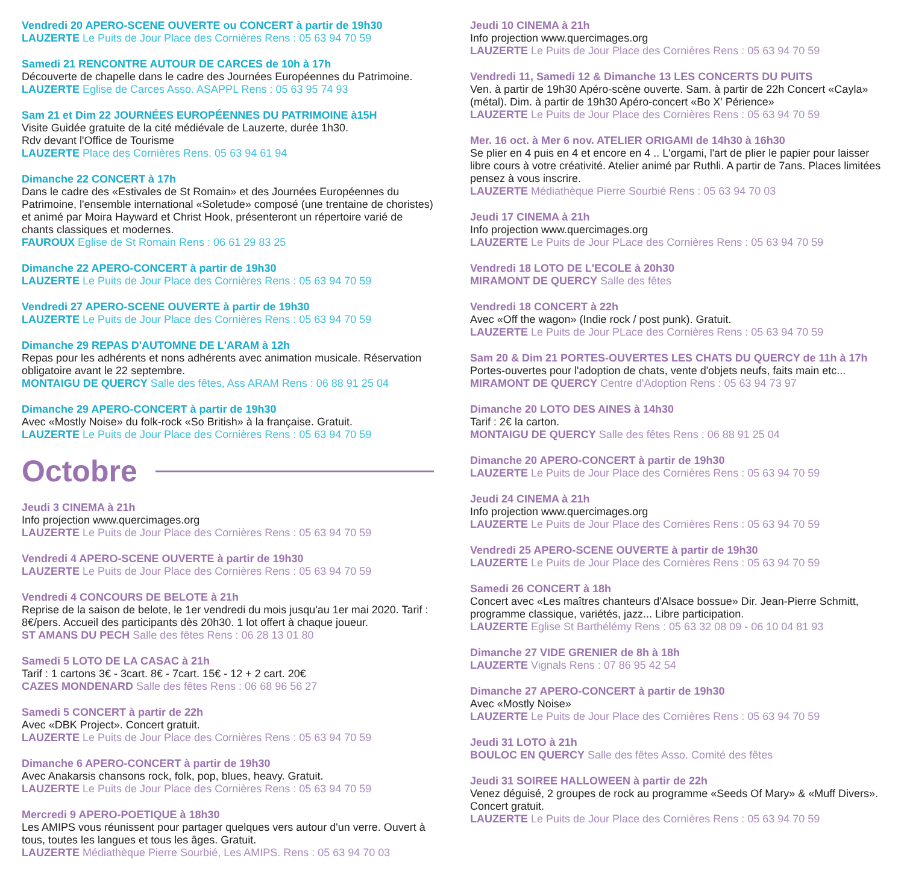Vendredi 20 APERO-SCENE OUVERTE ou CONCERT à partir de 19h30
LAUZERTE Le Puits de Jour Place des Cornières Rens : 05 63 94 70 59
Samedi 21 RENCONTRE AUTOUR DE CARCES de 10h à 17h
Découverte de chapelle dans le cadre des Journées Européennes du Patrimoine.
LAUZERTE Eglise de Carces Asso. ASAPPL Rens : 05 63 95 74 93
Sam 21 et Dim 22 JOURNÉES EUROPÉENNES DU PATRIMOINE à15H
Visite Guidée gratuite de la cité médiévale de Lauzerte, durée 1h30.
Rdv devant l'Office de Tourisme
LAUZERTE Place des Cornières Rens. 05 63 94 61 94
Dimanche 22 CONCERT à 17h
Dans le cadre des «Estivales de St Romain» et des Journées Européennes du Patrimoine, l'ensemble international «Soletude» composé (une trentaine de choristes) et animé par Moira Hayward et Christ Hook, présenteront un répertoire varié de chants classiques et modernes.
FAUROUX Eglise de St Romain Rens : 06 61 29 83 25
Dimanche 22 APERO-CONCERT à partir de 19h30
LAUZERTE Le Puits de Jour Place des Cornières Rens : 05 63 94 70 59
Vendredi 27 APERO-SCENE OUVERTE à partir de 19h30
LAUZERTE Le Puits de Jour Place des Cornières Rens : 05 63 94 70 59
Dimanche 29 REPAS D'AUTOMNE DE L'ARAM à 12h
Repas pour les adhérents et nons adhérents avec animation musicale. Réservation obligatoire avant le 22 septembre.
MONTAIGU DE QUERCY Salle des fêtes, Ass ARAM Rens : 06 88 91 25 04
Dimanche 29 APERO-CONCERT à partir de 19h30
Avec «Mostly Noise» du folk-rock «So British» à la française. Gratuit.
LAUZERTE Le Puits de Jour Place des Cornières Rens : 05 63 94 70 59
Octobre
Jeudi 3 CINEMA à 21h
Info projection www.quercimages.org
LAUZERTE Le Puits de Jour Place des Cornières Rens : 05 63 94 70 59
Vendredi 4 APERO-SCENE OUVERTE à partir de 19h30
LAUZERTE Le Puits de Jour Place des Cornières Rens : 05 63 94 70 59
Vendredi 4 CONCOURS DE BELOTE à 21h
Reprise de la saison de belote, le 1er vendredi du mois jusqu'au 1er mai 2020. Tarif : 8€/pers. Accueil des participants dès 20h30. 1 lot offert à chaque joueur.
ST AMANS DU PECH Salle des fêtes Rens : 06 28 13 01 80
Samedi 5 LOTO DE LA CASAC à 21h
Tarif : 1 cartons 3€ - 3cart. 8€ - 7cart. 15€ - 12 + 2 cart. 20€
CAZES MONDENARD Salle des fêtes Rens : 06 68 96 56 27
Samedi 5 CONCERT à partir de 22h
Avec «DBK Project». Concert gratuit.
LAUZERTE Le Puits de Jour Place des Cornières Rens : 05 63 94 70 59
Dimanche 6 APERO-CONCERT à partir de 19h30
Avec Anakarsis chansons rock, folk, pop, blues, heavy. Gratuit.
LAUZERTE Le Puits de Jour Place des Cornières Rens : 05 63 94 70 59
Mercredi 9 APERO-POETIQUE à 18h30
Les AMIPS vous réunissent pour partager quelques vers autour d'un verre. Ouvert à tous, toutes les langues et tous les âges. Gratuit.
LAUZERTE Médiathèque Pierre Sourbié, Les AMIPS. Rens : 05 63 94 70 03
Jeudi 10 CINEMA à 21h
Info projection www.quercimages.org
LAUZERTE Le Puits de Jour Place des Cornières Rens : 05 63 94 70 59
Vendredi 11, Samedi 12 & Dimanche 13 LES CONCERTS DU PUITS
Ven. à partir de 19h30 Apéro-scène ouverte. Sam. à partir de 22h Concert «Cayla» (métal). Dim. à partir de 19h30 Apéro-concert «Bo X' Périence»
LAUZERTE Le Puits de Jour Place des Cornières Rens : 05 63 94 70 59
Mer. 16 oct. à Mer 6 nov. ATELIER ORIGAMI de 14h30 à 16h30
Se plier en 4 puis en 4 et encore en 4 .. L'orgami, l'art de plier le papier pour laisser libre cours à votre créativité. Atelier animé par Ruthli. A partir de 7ans. Places limitées pensez à vous inscrire.
LAUZERTE Médiathèque Pierre Sourbié Rens : 05 63 94 70 03
Jeudi 17 CINEMA à 21h
Info projection www.quercimages.org
LAUZERTE Le Puits de Jour PLace des Cornières Rens : 05 63 94 70 59
Vendredi 18 LOTO DE L'ECOLE à 20h30
MIRAMONT DE QUERCY Salle des fêtes
Vendredi 18 CONCERT à 22h
Avec «Off the wagon» (Indie rock / post punk). Gratuit.
LAUZERTE Le Puits de Jour PLace des Cornières Rens : 05 63 94 70 59
Sam 20 & Dim 21 PORTES-OUVERTES LES CHATS DU QUERCY de 11h à 17h
Portes-ouvertes pour l'adoption de chats, vente d'objets neufs, faits main etc...
MIRAMONT DE QUERCY Centre d'Adoption Rens : 05 63 94 73 97
Dimanche 20 LOTO DES AINES à 14h30
Tarif : 2€ la carton.
MONTAIGU DE QUERCY Salle des fêtes Rens : 06 88 91 25 04
Dimanche 20 APERO-CONCERT à partir de 19h30
LAUZERTE Le Puits de Jour Place des Cornières Rens : 05 63 94 70 59
Jeudi 24 CINEMA à 21h
Info projection www.quercimages.org
LAUZERTE Le Puits de Jour Place des Cornières Rens : 05 63 94 70 59
Vendredi 25 APERO-SCENE OUVERTE à partir de 19h30
LAUZERTE Le Puits de Jour Place des Cornières Rens : 05 63 94 70 59
Samedi 26 CONCERT à 18h
Concert avec «Les maîtres chanteurs d'Alsace bossue» Dir. Jean-Pierre Schmitt, programme classique, variétés, jazz... Libre participation.
LAUZERTE Eglise St Barthélémy Rens : 05 63 32 08 09 - 06 10 04 81 93
Dimanche 27 VIDE GRENIER de 8h à 18h
LAUZERTE Vignals Rens : 07 86 95 42 54
Dimanche 27 APERO-CONCERT à partir de 19h30
Avec «Mostly Noise»
LAUZERTE Le Puits de Jour Place des Cornières Rens : 05 63 94 70 59
Jeudi 31 LOTO à 21h
BOULOC EN QUERCY Salle des fêtes Asso. Comité des fêtes
Jeudi 31 SOIREE HALLOWEEN à partir de 22h
Venez déguisé, 2 groupes de rock au programme «Seeds Of Mary» & «Muff Divers». Concert gratuit.
LAUZERTE Le Puits de Jour Place des Cornières Rens : 05 63 94 70 59